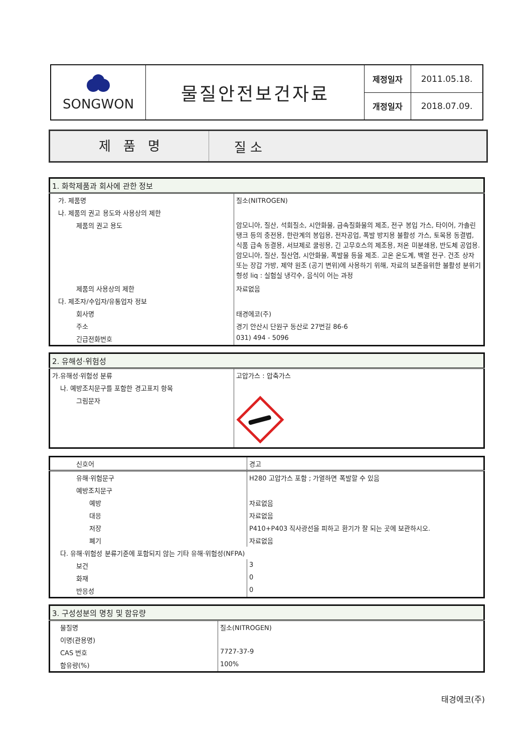| SONGWON | 물질안전보건자료 | 제정일자 | 2011.05.18. |
| | | 개정일자 | 2018.07.09. |
제 품 명
질 소
| 1. 화학제품과 회사에 관한 정보 | |
| 가. 제품명 | 질소(NITROGEN) |
| 나. 제품의 권고 용도와 사용상의 제한 | |
| 제품의 권고 용도 | 암모니아, 질산, 석회질소, 시안화물, 금속질화물의 제조, 전구 봉입 가스, 타이어, 가솔린 탱크 등의 충전용, 한란계의 봉입용, 전자공업, 폭발 방지용 불활성 가스, 토목용 동결법, 식품 급속 동결용, 서브제로 쿨링용, 긴 고무호스의 제조용, 저온 미분쇄용, 반도체 공업용. 암모니아, 질산, 질산염, 시안화물, 폭발물 등을 제조. 고온 온도계, 백열 전구. 건조 상자 또는 장갑 가방, 제약 원조 (공기 변위)에 사용하기 위해, 자료의 보존을위한 불활성 분위기 형성 liq : 실험실 냉각수, 음식이 어는 과정 |
| 제품의 사용상의 제한 | 자료없음 |
| 다. 제조자/수입자/유통업자 정보 | |
| 회사명 | 태경에코(주) |
| 주소 | 경기 안산시 단원구 동산로 27번길 86-6 |
| 긴급전화번호 | 031) 494 - 5096 |
| 2. 유해성·위험성 | |
| 가.유해성·위험성 분류 | 고압가스 : 압축가스 |
| 나. 예방조치문구를 포함한 경고표지 항목 | |
| 그림문자 | |
| 신호어 | 경고 |
| 유해·위험문구 | H280 고압가스 포함 ; 가열하면 폭발할 수 있음 |
| 예방조치문구 | |
| 예방 | 자료없음 |
| 대응 | 자료없음 |
| 저장 | P410+P403 직사광선을 피하고 환기가 잘 되는 곳에 보관하시오. |
| 폐기 | 자료없음 |
| 다. 유해·위험성 분류기준에 포함되지 않는 기타 유해·위험성(NFPA) | |
| 보건 | 3 |
| 화재 | 0 |
| 반응성 | 0 |
| 3. 구성성분의 명칭 및 함유량 | |
| 물질명 | 질소(NITROGEN) |
| 이명(관용명) | |
| CAS 번호 | 7727-37-9 |
| 함유량(%) | 100% |
태경에코(주)